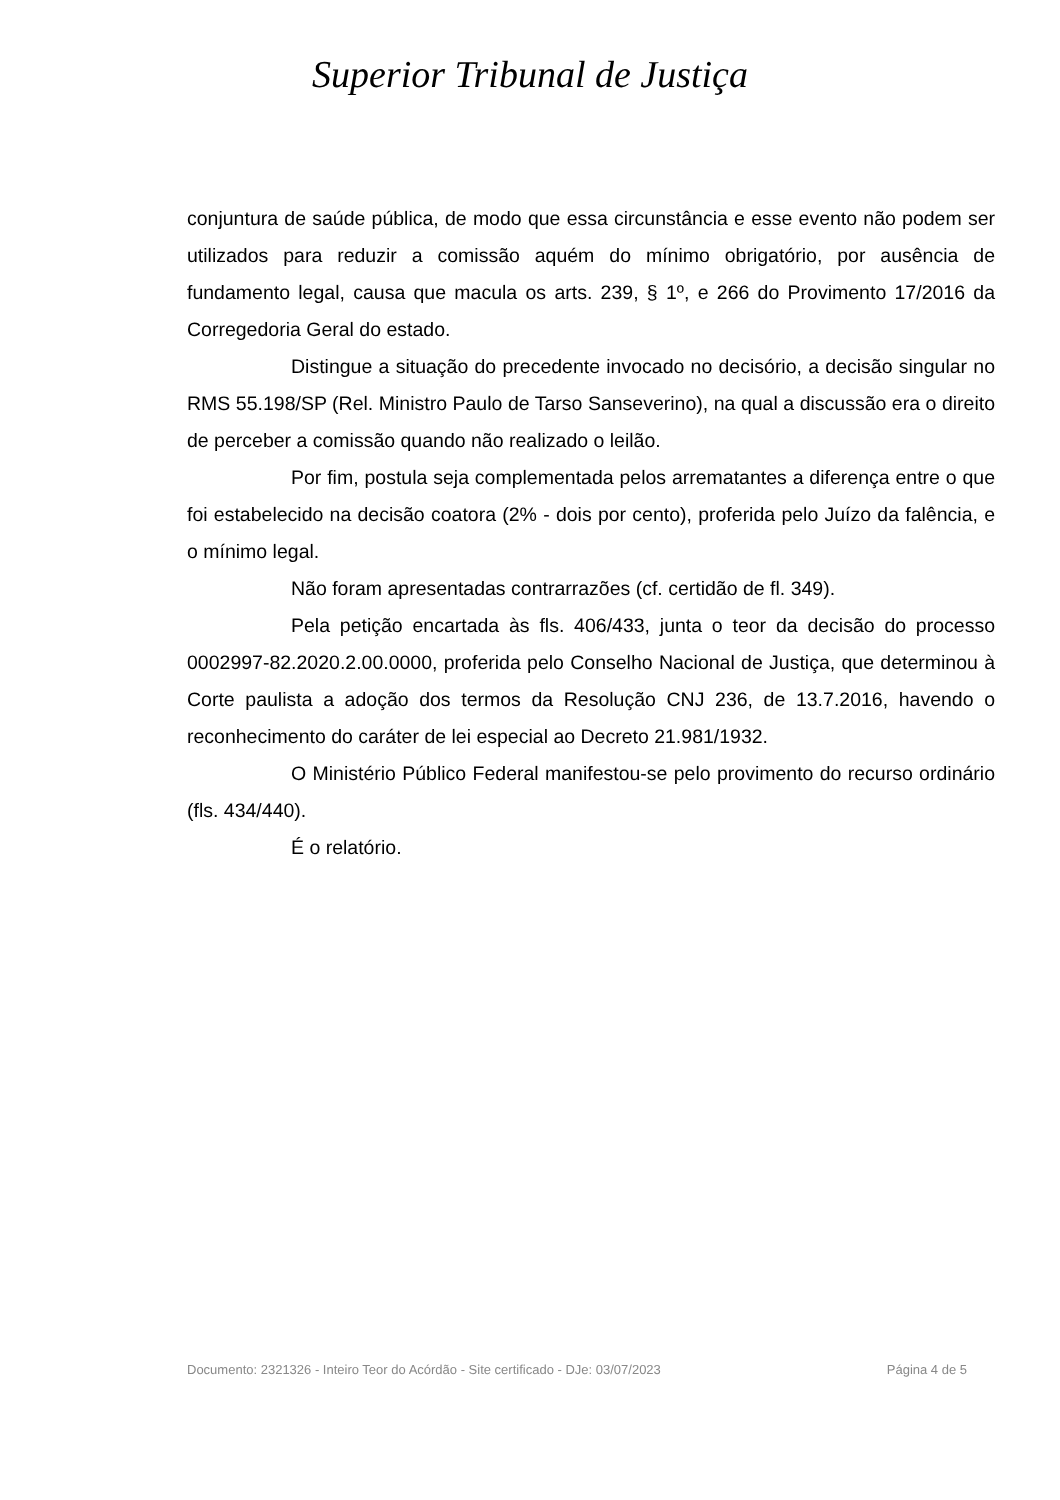Superior Tribunal de Justiça
conjuntura de saúde pública, de modo que essa circunstância e esse evento não podem ser utilizados para reduzir a comissão aquém do mínimo obrigatório, por ausência de fundamento legal, causa que macula os arts. 239, § 1º, e 266 do Provimento 17/2016 da Corregedoria Geral do estado.
Distingue a situação do precedente invocado no decisório, a decisão singular no RMS 55.198/SP (Rel. Ministro Paulo de Tarso Sanseverino), na qual a discussão era o direito de perceber a comissão quando não realizado o leilão.
Por fim, postula seja complementada pelos arrematantes a diferença entre o que foi estabelecido na decisão coatora (2% - dois por cento), proferida pelo Juízo da falência, e o mínimo legal.
Não foram apresentadas contrarrazões (cf. certidão de fl. 349).
Pela petição encartada às fls. 406/433, junta o teor da decisão do processo 0002997-82.2020.2.00.0000, proferida pelo Conselho Nacional de Justiça, que determinou à Corte paulista a adoção dos termos da Resolução CNJ 236, de 13.7.2016, havendo o reconhecimento do caráter de lei especial ao Decreto 21.981/1932.
O Ministério Público Federal manifestou-se pelo provimento do recurso ordinário (fls. 434/440).
É o relatório.
Documento: 2321326 - Inteiro Teor do Acórdão - Site certificado - DJe: 03/07/2023 Página 4 de 5